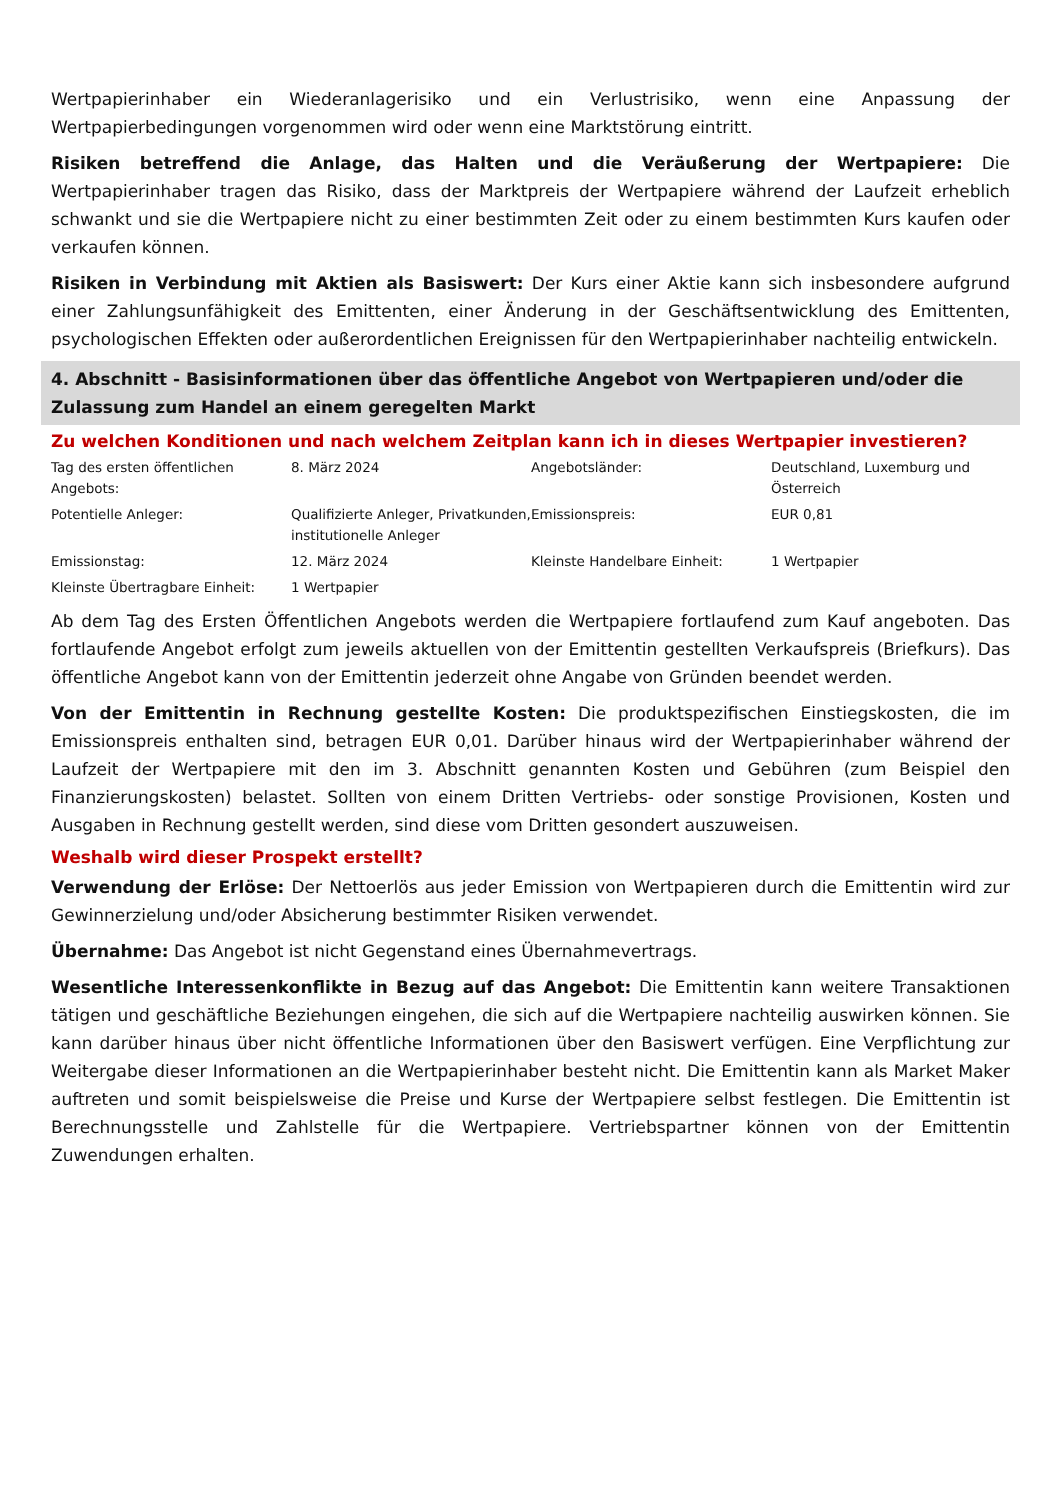Wertpapierinhaber ein Wiederanlagerisiko und ein Verlustrisiko, wenn eine Anpassung der Wertpapierbedingungen vorgenommen wird oder wenn eine Marktstörung eintritt.
Risiken betreffend die Anlage, das Halten und die Veräußerung der Wertpapiere: Die Wertpapierinhaber tragen das Risiko, dass der Marktpreis der Wertpapiere während der Laufzeit erheblich schwankt und sie die Wertpapiere nicht zu einer bestimmten Zeit oder zu einem bestimmten Kurs kaufen oder verkaufen können.
Risiken in Verbindung mit Aktien als Basiswert: Der Kurs einer Aktie kann sich insbesondere aufgrund einer Zahlungsunfähigkeit des Emittenten, einer Änderung in der Geschäftsentwicklung des Emittenten, psychologischen Effekten oder außerordentlichen Ereignissen für den Wertpapierinhaber nachteilig entwickeln.
4. Abschnitt - Basisinformationen über das öffentliche Angebot von Wertpapieren und/oder die Zulassung zum Handel an einem geregelten Markt
Zu welchen Konditionen und nach welchem Zeitplan kann ich in dieses Wertpapier investieren?
| Tag des ersten öffentlichen Angebots: | 8. März 2024 | Angebotsländer: | Deutschland, Luxemburg und Österreich |
| Potentielle Anleger: | Qualifizierte Anleger, Privatkunden, institutionelle Anleger | Emissionspreis: | EUR 0,81 |
| Emissionstag: | 12. März 2024 | Kleinste Handelbare Einheit: | 1 Wertpapier |
| Kleinste Übertragbare Einheit: | 1 Wertpapier | | |
Ab dem Tag des Ersten Öffentlichen Angebots werden die Wertpapiere fortlaufend zum Kauf angeboten. Das fortlaufende Angebot erfolgt zum jeweils aktuellen von der Emittentin gestellten Verkaufspreis (Briefkurs). Das öffentliche Angebot kann von der Emittentin jederzeit ohne Angabe von Gründen beendet werden.
Von der Emittentin in Rechnung gestellte Kosten: Die produktspezifischen Einstiegskosten, die im Emissionspreis enthalten sind, betragen EUR 0,01. Darüber hinaus wird der Wertpapierinhaber während der Laufzeit der Wertpapiere mit den im 3. Abschnitt genannten Kosten und Gebühren (zum Beispiel den Finanzierungskosten) belastet. Sollten von einem Dritten Vertriebs- oder sonstige Provisionen, Kosten und Ausgaben in Rechnung gestellt werden, sind diese vom Dritten gesondert auszuweisen.
Weshalb wird dieser Prospekt erstellt?
Verwendung der Erlöse: Der Nettoerlös aus jeder Emission von Wertpapieren durch die Emittentin wird zur Gewinnerzielung und/oder Absicherung bestimmter Risiken verwendet.
Übernahme: Das Angebot ist nicht Gegenstand eines Übernahmevertrags.
Wesentliche Interessenkonflikte in Bezug auf das Angebot: Die Emittentin kann weitere Transaktionen tätigen und geschäftliche Beziehungen eingehen, die sich auf die Wertpapiere nachteilig auswirken können. Sie kann darüber hinaus über nicht öffentliche Informationen über den Basiswert verfügen. Eine Verpflichtung zur Weitergabe dieser Informationen an die Wertpapierinhaber besteht nicht. Die Emittentin kann als Market Maker auftreten und somit beispielsweise die Preise und Kurse der Wertpapiere selbst festlegen. Die Emittentin ist Berechnungsstelle und Zahlstelle für die Wertpapiere. Vertriebspartner können von der Emittentin Zuwendungen erhalten.